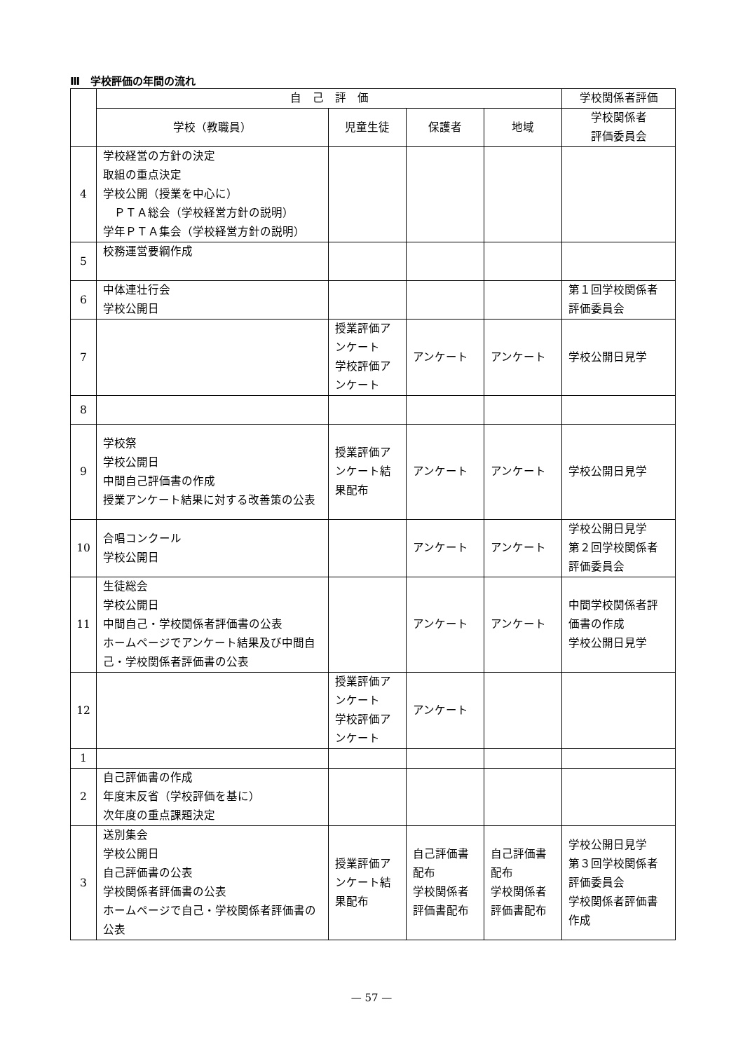Ⅲ　学校評価の年間の流れ
| | 自 己 評 価 | | | | 学校関係者評価 |
| --- | --- | --- | --- | --- | --- |
| | 学校（教職員） | 児童生徒 | 保護者 | 地域 | 学校関係者 評価委員会 |
| 4 | 学校経営の方針の決定 取組の重点決定 学校公開（授業を中心に） ＰＴＡ総会（学校経営方針の説明） 学年ＰＴＡ集会（学校経営方針の説明） | | | | |
| 5 | 校務運営要綱作成 | | | | |
| 6 | 中体連壮行会 学校公開日 | | | | 第１回学校関係者 評価委員会 |
| 7 | | 授業評価ア ンケート 学校評価ア ンケート | アンケート | アンケート | 学校公開日見学 |
| 8 | | | | | |
| 9 | 学校祭 学校公開日 中間自己評価書の作成 授業アンケート結果に対する改善策の公表 | 授業評価ア ンケート結 果配布 | アンケート | アンケート | 学校公開日見学 |
| 10 | 合唱コンクール 学校公開日 | | アンケート | アンケート | 学校公開日見学 第２回学校関係者 評価委員会 |
| 11 | 生徒総会 学校公開日 中間自己・学校関係者評価書の公表 ホームページでアンケート結果及び中間自己・学校関係者評価書の公表 | | アンケート | アンケート | 中間学校関係者評 価書の作成 学校公開日見学 |
| 12 | | 授業評価ア ンケート 学校評価ア ンケート | アンケート | | |
| 1 | | | | | |
| 2 | 自己評価書の作成 年度末反省（学校評価を基に） 次年度の重点課題決定 | | | | |
| 3 | 送別集会 学校公開日 自己評価書の公表 学校関係者評価書の公表 ホームページで自己・学校関係者評価書の公表 | 授業評価ア ンケート結 果配布 | 自己評価書 配布 学校関係者 評価書配布 | 自己評価書 配布 学校関係者 評価書配布 | 学校公開日見学 第３回学校関係者 評価委員会 学校関係者評価書 作成 |
— 57 —